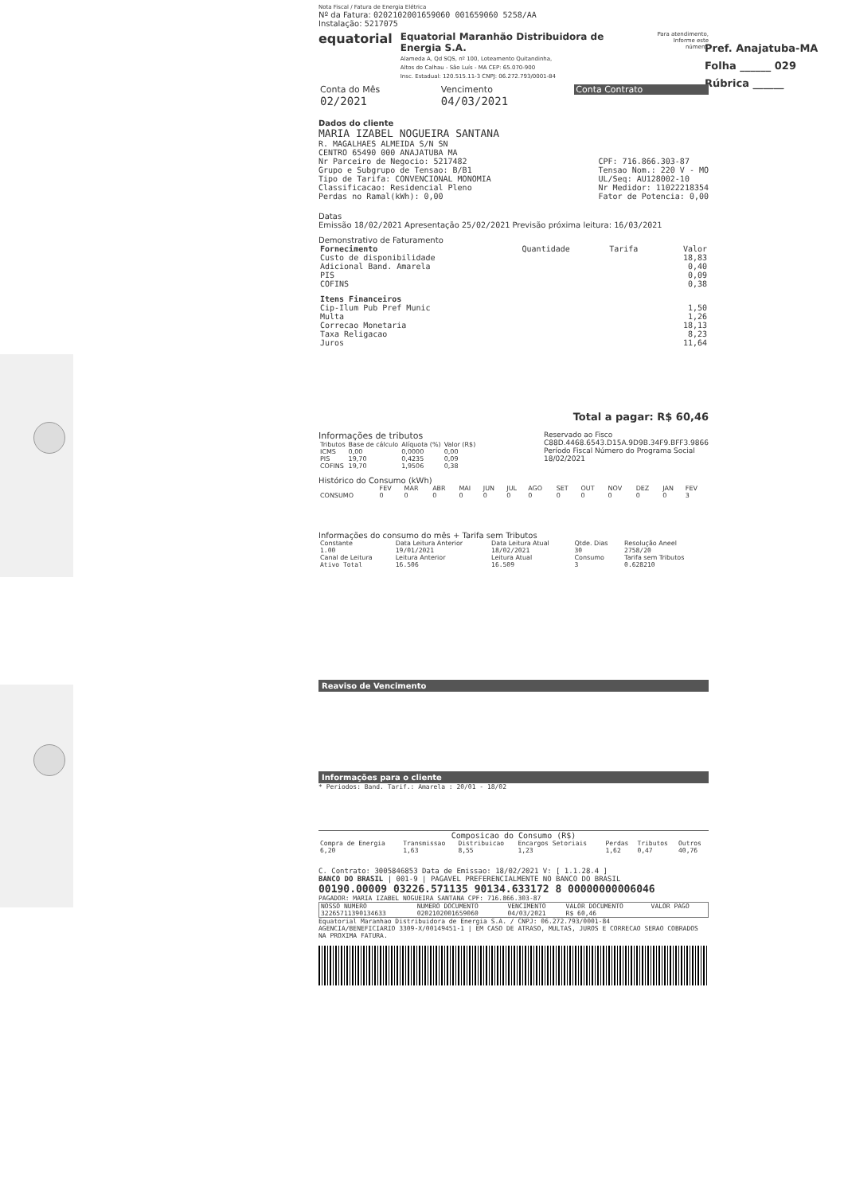Pref. Anajatuba-MA
Folha ______ 029
Rúbrica ______
Nota Fiscal / Fatura de Energia Elétrica
Nº da Fatura: 020210200165906​0 001659060 5258/AA
Instalação: 5217075
equatorial
Equatorial Maranhão Distribuidora de Energia S.A.
Alameda A, Qd SQS, nº 100, Loteamento Quitandinha,
Altos do Calhau - São Luís - MA CEP: 65.070-900
Insc. Estadual: 120.515.11-3 CNPJ: 06.272.793/0001-84
Para atendimento,
Informe este número.
| Conta do Mês | Vencimento | Conta Contrato |
| --- | --- | --- |
| 02/2021 | 04/03/2021 | |
Dados do cliente
MARIA IZABEL NOGUEIRA SANTANA
R. MAGALHAES ALMEIDA S/N SN
CENTRO 65490 000 ANAJATUBA MA
Nr Parceiro de Negocio: 5217482
Grupo e Subgrupo de Tensao: B/B1
Tipo de Tarifa: CONVENCIONAL MONOMIA
Classificacao: Residencial Pleno
Perdas no Ramal(kWh): 0,00
CPF: 716.866.303-87
Tensao Nom.: 220 V - MO
UL/Seq: AU128002-10
Nr Medidor: 11022218354
Fator de Potencia: 0,00
Datas
Emissão 18/02/2021 Apresentação 25/02/2021 Previsão próxima leitura: 16/03/2021
Demonstrativo de Faturamento
| Fornecimento | Quantidade | Tarifa | Valor |
| --- | --- | --- | --- |
| Custo de disponibilidade | | | 18,83 |
| Adicional Band. Amarela | | | 0,40 |
| PIS | | | 0,09 |
| COFINS | | | 0,38 |
| Itens Financeiros | | | |
| Cip-Ilum Pub Pref Munic | | | 1,50 |
| Multa | | | 1,26 |
| Correcao Monetaria | | | 18,13 |
| Taxa Religacao | | | 8,23 |
| Juros | | | 11,64 |
Total a pagar: R$ 60,46
Informações de tributos
| Tributos | Base de cálculo | Alíquota (%) | Valor (R$) |
| --- | --- | --- | --- |
| ICMS | 0,00 | 0,0000 | 0,00 |
| PIS | 19,70 | 0,4235 | 0,09 |
| COFINS | 19,70 | 1,9506 | 0,38 |
Reservado ao Fisco
C88D.4468.6543.D15A.9D9B.34F9.BFF3.9866
Período Fiscal Número do Programa Social
18/02/2021
Histórico do Consumo (kWh)
| | FEV | MAR | ABR | MAI | JUN | JUL | AGO | SET | OUT | NOV | DEZ | JAN | FEV |
| --- | --- | --- | --- | --- | --- | --- | --- | --- | --- | --- | --- | --- | --- |
| CONSUMO | 0 | 0 | 0 | 0 | 0 | 0 | 0 | 0 | 0 | 0 | 0 | 0 | 3 |
Informações do consumo do mês + Tarifa sem Tributos
| Constante | Data Leitura Anterior | Data Leitura Atual | Qtde. Dias | Resolução Aneel |
| --- | --- | --- | --- | --- |
| 1.00 | 19/01/2021 | 18/02/2021 | 30 | 2758/20 |
| Canal de Leitura | Leitura Anterior | Leitura Atual | Consumo | Tarifa sem Tributos |
| Ativo Total | 16.506 | 16.509 | 3 | 0.628210 |
Reaviso de Vencimento
Informações para o cliente
* Periodos: Band. Tarif.: Amarela : 20/01 - 18/02
Composicao do Consumo (R$)
| Compra de Energia | Transmissao | Distribuicao | Encargos Setoriais | Perdas | Tributos | Outros |
| --- | --- | --- | --- | --- | --- | --- |
| 6,20 | 1,63 | 8,55 | 1,23 | 1,62 | 0,47 | 40,76 |
C. Contrato: 3005846853 Data de Emissao: 18/02/2021 V: [ 1.1.28.4 ]
BANCO DO BRASIL | 001-9 | PAGAVEL PREFERENCIALMENTE NO BANCO DO BRASIL
00190.00009 03226.571135 90134.633172 8 00000000006046
PAGADOR: MARIA IZABEL NOGUEIRA SANTANA CPF: 716.866.303-87
| NOSSO NUMERO | NUMERO DOCUMENTO | VENCIMENTO | VALOR DOCUMENTO | VALOR PAGO |
| --- | --- | --- | --- | --- |
| 32265711390134633 | 020210200165906​0 | 04/03/2021 | R$ 60,46 | |
Equatorial Maranhao Distribuidora de Energia S.A. / CNPJ: 06.272.793/0001-84
AGENCIA/BENEFICIARIO 3309-X/00149451-1 | EM CASO DE ATRASO, MULTAS, JUROS E CORRECAO SERAO COBRADOS NA PROXIMA FATURA.